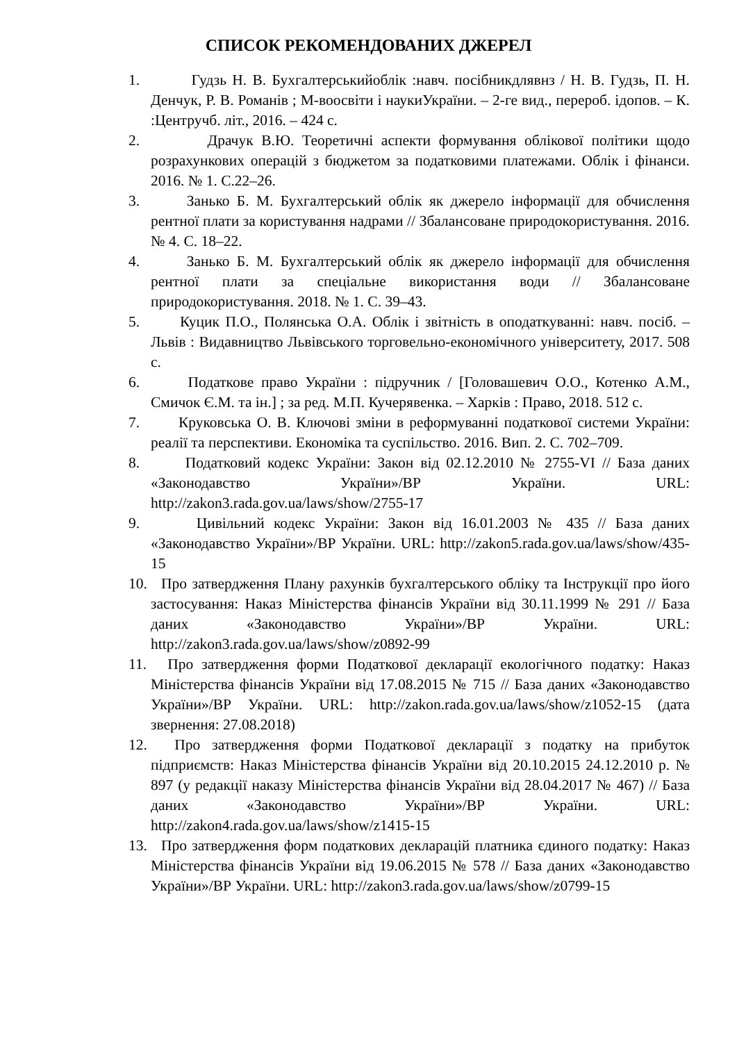СПИСОК РЕКОМЕНДОВАНИХ ДЖЕРЕЛ
1. Гудзь Н. В. Бухгалтерськийоблік :навч. посібникдлявнз / Н. В. Гудзь, П. Н. Денчук, Р. В. Романів ; М-воосвіти і наукиУкраїни. – 2-ге вид., перероб. ідопов. – К. :Центручб. літ., 2016. – 424 с.
2. Драчук В.Ю. Теоретичні аспекти формування облікової політики щодо розрахункових операцій з бюджетом за податковими платежами. Облік і фінанси. 2016. № 1. С.22–26.
3. Занько Б. М. Бухгалтерський облік як джерело інформації для обчислення рентної плати за користування надрами // Збалансоване природокористування. 2016. № 4. С. 18–22.
4. Занько Б. М. Бухгалтерський облік як джерело інформації для обчислення рентної плати за спеціальне використання води // Збалансоване природокористування. 2018. № 1. С. 39–43.
5. Куцик П.О., Полянська О.А. Облік і звітність в оподаткуванні: навч. посіб. – Львів : Видавництво Львівського торговельно-економічного університету, 2017. 508 с.
6. Податкове право України : підручник / [Головашевич О.О., Котенко А.М., Смичок Є.М. та ін.] ; за ред. М.П. Кучерявенка. – Харків : Право, 2018. 512 с.
7. Круковська О. В. Ключові зміни в реформуванні податкової системи України: реалії та перспективи. Економіка та суспільство. 2016. Вип. 2. С. 702–709.
8. Податковий кодекс України: Закон від 02.12.2010 № 2755-VI // База даних «Законодавство України»/ВР України. URL: http://zakon3.rada.gov.ua/laws/show/2755-17
9. Цивільний кодекс України: Закон від 16.01.2003 № 435 // База даних «Законодавство України»/ВР України. URL: http://zakon5.rada.gov.ua/laws/show/435-15
10.
Про затвердження Плану рахунків бухгалтерського обліку та Інструкції про його застосування: Наказ Міністерства фінансів України від 30.11.1999 № 291 // База даних «Законодавство України»/ВР України. URL: http://zakon3.rada.gov.ua/laws/show/z0892-99
11.
Про затвердження форми Податкової декларації екологічного податку: Наказ Міністерства фінансів України від 17.08.2015 № 715 // База даних «Законодавство України»/ВР України. URL: http://zakon.rada.gov.ua/laws/show/z1052-15 (дата звернення: 27.08.2018)
12.
Про затвердження форми Податкової декларації з податку на прибуток підприємств: Наказ Міністерства фінансів України від 20.10.2015 24.12.2010 р. № 897 (у редакції наказу Міністерства фінансів України від 28.04.2017 № 467) // База даних «Законодавство України»/ВР України. URL: http://zakon4.rada.gov.ua/laws/show/z1415-15
13.
Про затвердження форм податкових декларацій платника єдиного податку: Наказ Міністерства фінансів України від 19.06.2015 № 578 // База даних «Законодавство України»/ВР України. URL: http://zakon3.rada.gov.ua/laws/show/z0799-15